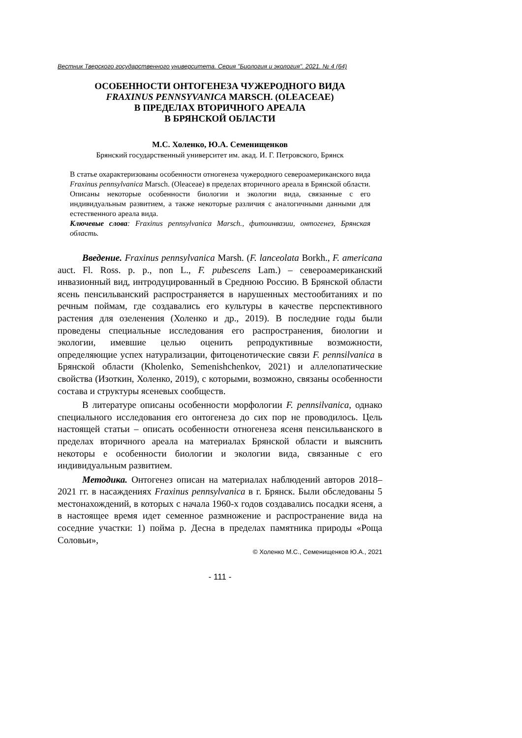Вестник Тверского государственного университета. Серия "Биология и экология". 2021. № 4 (64)
ОСОБЕННОСТИ ОНТОГЕНЕЗА ЧУЖЕРОДНОГО ВИДА
FRAXINUS PENNSYVANICA MARSCH. (OLEACEAE)
В ПРЕДЕЛАХ ВТОРИЧНОГО АРЕАЛА
В БРЯНСКОЙ ОБЛАСТИ
М.С. Холенко, Ю.А. Семенищенков
Брянский государственный университет им. акад. И. Г. Петровского, Брянск
В статье охарактеризованы особенности отногенеза чужеродного североамериканского вида Fraxinus pennsylvanica Marsch. (Oleaceae) в пределах вторичного ареала в Брянской области. Описаны некоторые особенности биологии и экологии вида, связанные с его индивидуальным развитием, а также некоторые различия с аналогичными данными для естественного ареала вида.
Ключевые слова: Fraxinus pennsylvanica Marsch., фитоинвазии, онтогенез, Брянская область.
Введение. Fraxinus pennsylvanica Marsh. (F. lanceolata Borkh., F. americana auct. Fl. Ross. p. p., non L., F. pubescens Lam.) – североамериканский инвазионный вид, интродуцированный в Среднюю Россию. В Брянской области ясень пенсильванский распространяется в нарушенных местообитаниях и по речным поймам, где создавались его культуры в качестве перспективного растения для озеленения (Холенко и др., 2019). В последние годы были проведены специальные исследования его распространения, биологии и экологии, имевшие целью оценить репродуктивные возможности, определяющие успех натурализации, фитоценотические связи F. pennsilvanica в Брянской области (Kholenko, Semenishchenkov, 2021) и аллелопатические свойства (Изоткин, Холенко, 2019), с которыми, возможно, связаны особенности состава и структуры ясеневых сообществ.
В литературе описаны особенности морфологии F. pennsilvanica, однако специального исследования его онтогенеза до сих пор не проводилось. Цель настоящей статьи – описать особенности отногенеза ясеня пенсильванского в пределах вторичного ареала на материалах Брянской области и выяснить некоторы е особенности биологии и экологии вида, связанные с его индивидуальным развитием.
Методика. Онтогенез описан на материалах наблюдений авторов 2018–2021 гг. в насаждениях Fraxinus pennsylvanica в г. Брянск. Были обследованы 5 местонахождений, в которых с начала 1960-х годов создавались посадки ясеня, а в настоящее время идет семенное размножение и распространение вида на соседние участки: 1) пойма р. Десна в пределах памятника природы «Роща Соловьи»,
© Холенко М.С., Семенищенков Ю.А., 2021
- 111 -